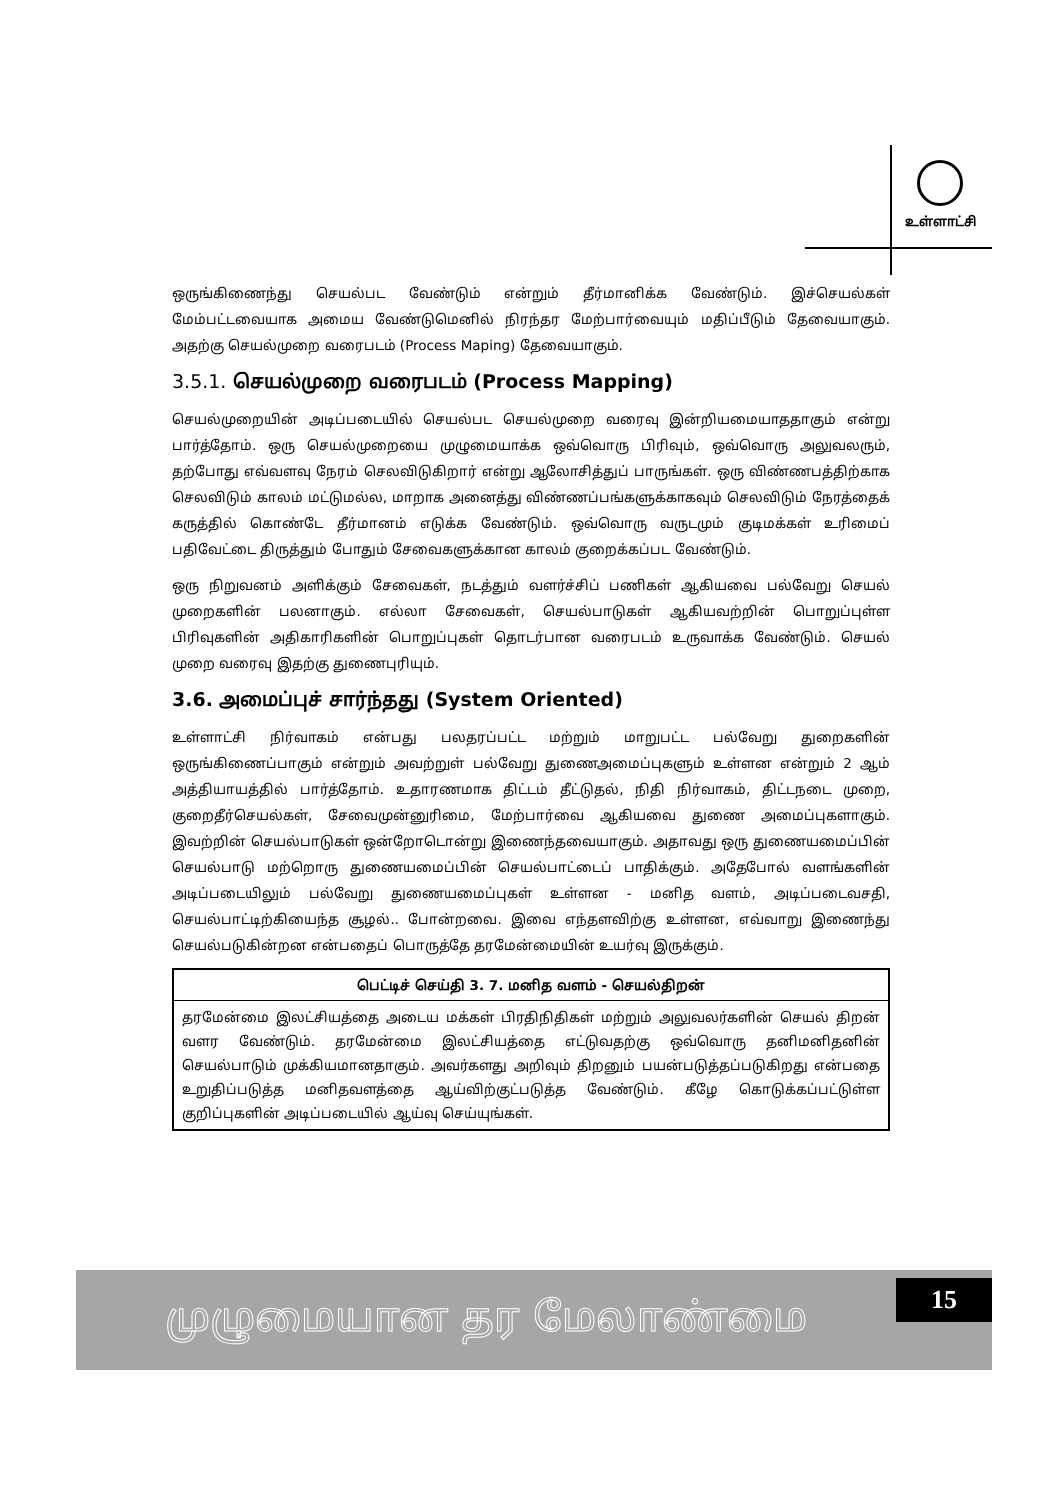உள்ளாட்சி
ஒருங்கிணைந்து செயல்பட வேண்டும் என்றும் தீர்மானிக்க வேண்டும். இச்செயல்கள் மேம்பட்டவையாக அமைய வேண்டுமெனில் நிரந்தர மேற்பார்வையும் மதிப்பீடும் தேவையாகும். அதற்கு செயல்முறை வரைபடம் (Process Maping) தேவையாகும்.
3.5.1. செயல்முறை வரைபடம் (Process Mapping)
செயல்முறையின் அடிப்படையில் செயல்பட செயல்முறை வரைவு இன்றியமையாததாகும் என்று பார்த்தோம். ஒரு செயல்முறையை முழுமையாக்க ஒவ்வொரு பிரிவும், ஒவ்வொரு அலுவலரும், தற்போது எவ்வளவு நேரம் செலவிடுகிறார் என்று ஆலோசித்துப் பாருங்கள். ஒரு விண்ணபத்திற்காக செலவிடும் காலம் மட்டுமல்ல, மாறாக அனைத்து விண்ணப்பங்களுக்காகவும் செலவிடும் நேரத்தைக் கருத்தில் கொண்டே தீர்மானம் எடுக்க வேண்டும். ஒவ்வொரு வருடமும் குடிமக்கள் உரிமைப் பதிவேட்டை திருத்தும் போதும் சேவைகளுக்கான காலம் குறைக்கப்பட வேண்டும்.
ஒரு நிறுவனம் அளிக்கும் சேவைகள், நடத்தும் வளர்ச்சிப் பணிகள் ஆகியவை பல்வேறு செயல் முறைகளின் பலனாகும். எல்லா சேவைகள், செயல்பாடுகள் ஆகியவற்றின் பொறுப்புள்ள பிரிவுகளின் அதிகாரிகளின் பொறுப்புகள் தொடர்பான வரைபடம் உருவாக்க வேண்டும். செயல் முறை வரைவு இதற்கு துணைபுரியும்.
3.6. அமைப்புச் சார்ந்தது (System Oriented)
உள்ளாட்சி நிர்வாகம் என்பது பலதரப்பட்ட மற்றும் மாறுபட்ட பல்வேறு துறைகளின் ஒருங்கிணைப்பாகும் என்றும் அவற்றுள் பல்வேறு துணைஅமைப்புகளும் உள்ளன என்றும் 2 ஆம் அத்தியாயத்தில் பார்த்தோம். உதாரணமாக திட்டம் தீட்டுதல், நிதி நிர்வாகம், திட்டநடை முறை, குறைதீர்செயல்கள், சேவைமுன்னுரிமை, மேற்பார்வை ஆகியவை துணை அமைப்புகளாகும். இவற்றின் செயல்பாடுகள் ஒன்றோடொன்று இணைந்தவையாகும். அதாவது ஒரு துணையமைப்பின் செயல்பாடு மற்றொரு துணையமைப்பின் செயல்பாட்டைப் பாதிக்கும். அதேபோல் வளங்களின் அடிப்படையிலும் பல்வேறு துணையமைப்புகள் உள்ளன - மனித வளம், அடிப்படைவசதி, செயல்பாட்டிற்கியைந்த சூழல்.. போன்றவை. இவை எந்தளவிற்கு உள்ளன, எவ்வாறு இணைந்து செயல்படுகின்றன என்பதைப் பொருத்தே தரமேன்மையின் உயர்வு இருக்கும்.
பெட்டிச் செய்தி 3. 7. மனித வளம் - செயல்திறன்
தரமேன்மை இலட்சியத்தை அடைய மக்கள் பிரதிநிதிகள் மற்றும் அலுவலர்களின் செயல் திறன் வளர வேண்டும். தரமேன்மை இலட்சியத்தை எட்டுவதற்கு ஒவ்வொரு தனிமனிதனின் செயல்பாடும் முக்கியமானதாகும். அவர்களது அறிவும் திறனும் பயன்படுத்தப்படுகிறது என்பதை உறுதிப்படுத்த மனிதவளத்தை ஆய்விற்குட்படுத்த வேண்டும். கீழே கொடுக்கப்பட்டுள்ள குறிப்புகளின் அடிப்படையில் ஆய்வு செய்யுங்கள்.
முழுமையான தர மேலாண்மை
15